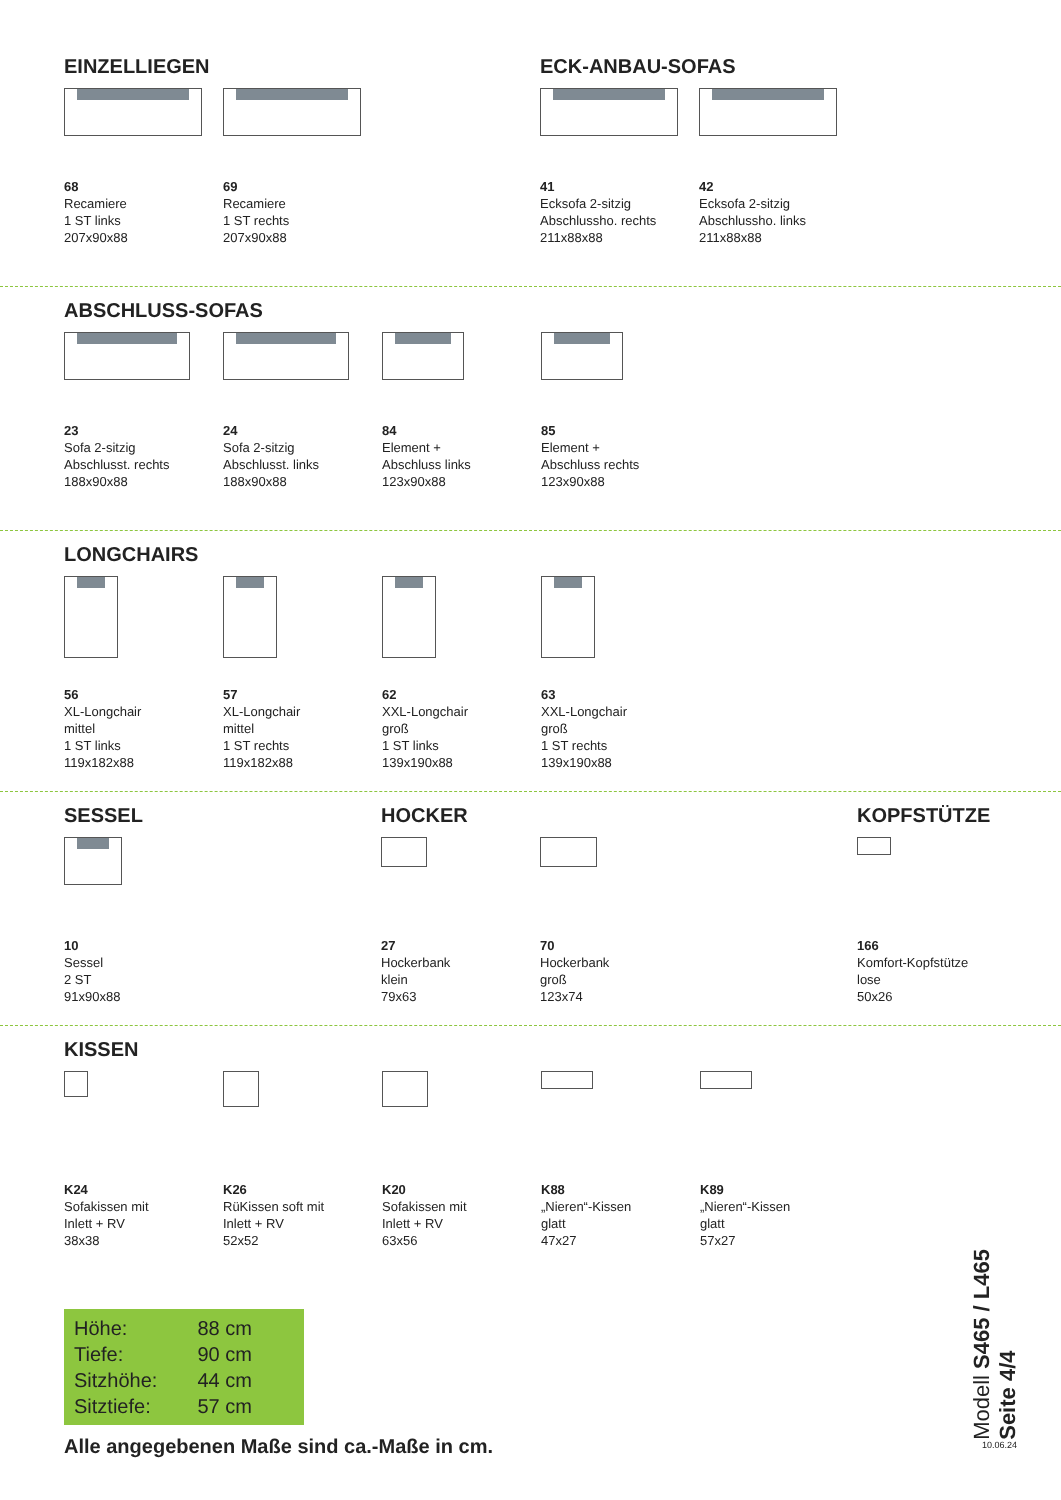EINZELLIEGEN
68
Recamiere
1 ST links
207x90x88
69
Recamiere
1 ST rechts
207x90x88
ECK-ANBAU-SOFAS
41
Ecksofa 2-sitzig
Abschlussho. rechts
211x88x88
42
Ecksofa 2-sitzig
Abschlussho. links
211x88x88
ABSCHLUSS-SOFAS
23
Sofa 2-sitzig
Abschlusst. rechts
188x90x88
24
Sofa 2-sitzig
Abschlusst. links
188x90x88
84
Element +
Abschluss links
123x90x88
85
Element +
Abschluss rechts
123x90x88
LONGCHAIRS
56
XL-Longchair
mittel
1 ST links
119x182x88
57
XL-Longchair
mittel
1 ST rechts
119x182x88
62
XXL-Longchair
groß
1 ST links
139x190x88
63
XXL-Longchair
groß
1 ST rechts
139x190x88
SESSEL
10
Sessel
2 ST
91x90x88
HOCKER
27
Hockerbank
klein
79x63
70
Hockerbank
groß
123x74
KOPFSTÜTZE
166
Komfort-Kopfstütze
lose
50x26
KISSEN
K24
Sofakissen mit
Inlett + RV
38x38
K26
RüKissen soft mit
Inlett + RV
52x52
K20
Sofakissen mit
Inlett + RV
63x56
K88
„Nieren“-Kissen
glatt
47x27
K89
„Nieren“-Kissen
glatt
57x27
| Höhe: | 88 cm |
| Tiefe: | 90 cm |
| Sitzhöhe: | 44 cm |
| Sitztiefe: | 57 cm |
Alle angegebenen Maße sind ca.-Maße in cm.
Modell S465 / L465
Seite 4/4
10.06.24